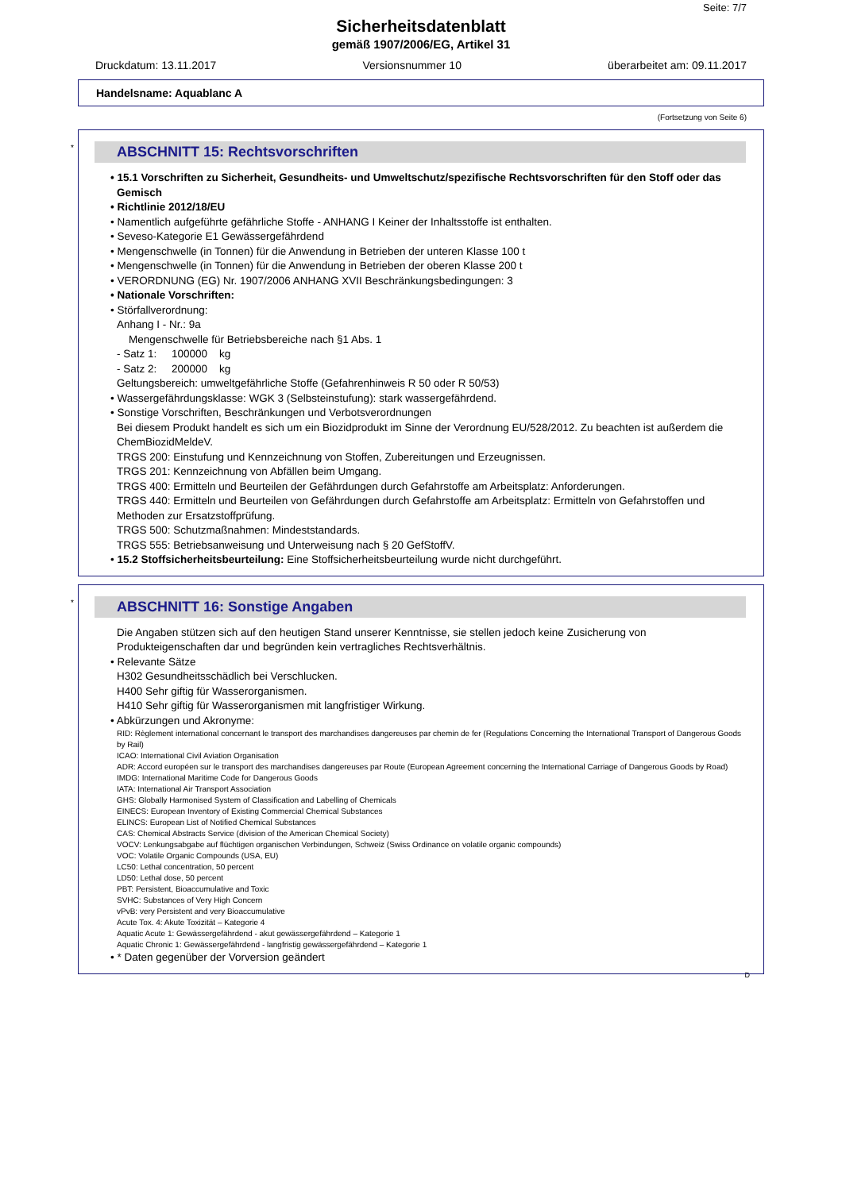Seite: 7/7
Sicherheitsdatenblatt
gemäß 1907/2006/EG, Artikel 31
Druckdatum: 13.11.2017 Versionsnummer 10 überarbeitet am: 09.11.2017
Handelsname: Aquablanc A
(Fortsetzung von Seite 6)
*
ABSCHNITT 15: Rechtsvorschriften
• 15.1 Vorschriften zu Sicherheit, Gesundheits- und Umweltschutz/spezifische Rechtsvorschriften für den Stoff oder das Gemisch
• Richtlinie 2012/18/EU
• Namentlich aufgeführte gefährliche Stoffe - ANHANG I Keiner der Inhaltsstoffe ist enthalten.
• Seveso-Kategorie E1 Gewässergefährdend
• Mengenschwelle (in Tonnen) für die Anwendung in Betrieben der unteren Klasse 100 t
• Mengenschwelle (in Tonnen) für die Anwendung in Betrieben der oberen Klasse 200 t
• VERORDNUNG (EG) Nr. 1907/2006 ANHANG XVII Beschränkungsbedingungen: 3
• Nationale Vorschriften:
• Störfallverordnung:
Anhang I - Nr.: 9a
Mengenschwelle für Betriebsbereiche nach §1 Abs. 1
- Satz 1: 100000 kg
- Satz 2: 200000 kg
Geltungsbereich: umweltgefährliche Stoffe (Gefahrenhinweis R 50 oder R 50/53)
• Wassergefährdungsklasse: WGK 3 (Selbsteinstufung): stark wassergefährdend.
• Sonstige Vorschriften, Beschränkungen und Verbotsverordnungen
Bei diesem Produkt handelt es sich um ein Biozidprodukt im Sinne der Verordnung EU/528/2012. Zu beachten ist außerdem die ChemBiozidMeldeV.
TRGS 200: Einstufung und Kennzeichnung von Stoffen, Zubereitungen und Erzeugnissen.
TRGS 201: Kennzeichnung von Abfällen beim Umgang.
TRGS 400: Ermitteln und Beurteilen der Gefährdungen durch Gefahrstoffe am Arbeitsplatz: Anforderungen.
TRGS 440: Ermitteln und Beurteilen von Gefährdungen durch Gefahrstoffe am Arbeitsplatz: Ermitteln von Gefahrstoffen und Methoden zur Ersatzstoffprüfung.
TRGS 500: Schutzmaßnahmen: Mindeststandards.
TRGS 555: Betriebsanweisung und Unterweisung nach § 20 GefStoffV.
• 15.2 Stoffsicherheitsbeurteilung: Eine Stoffsicherheitsbeurteilung wurde nicht durchgeführt.
*
ABSCHNITT 16: Sonstige Angaben
Die Angaben stützen sich auf den heutigen Stand unserer Kenntnisse, sie stellen jedoch keine Zusicherung von Produkteigenschaften dar und begründen kein vertragliches Rechtsverhältnis.
• Relevante Sätze
H302 Gesundheitsschädlich bei Verschlucken.
H400 Sehr giftig für Wasserorganismen.
H410 Sehr giftig für Wasserorganismen mit langfristiger Wirkung.
• Abkürzungen und Akronyme:
RID: Règlement international concernant le transport des marchandises dangereuses par chemin de fer (Regulations Concerning the International Transport of Dangerous Goods by Rail)
ICAO: International Civil Aviation Organisation
ADR: Accord européen sur le transport des marchandises dangereuses par Route (European Agreement concerning the International Carriage of Dangerous Goods by Road)
IMDG: International Maritime Code for Dangerous Goods
IATA: International Air Transport Association
GHS: Globally Harmonised System of Classification and Labelling of Chemicals
EINECS: European Inventory of Existing Commercial Chemical Substances
ELINCS: European List of Notified Chemical Substances
CAS: Chemical Abstracts Service (division of the American Chemical Society)
VOCV: Lenkungsabgabe auf flüchtigen organischen Verbindungen, Schweiz (Swiss Ordinance on volatile organic compounds)
VOC: Volatile Organic Compounds (USA, EU)
LC50: Lethal concentration, 50 percent
LD50: Lethal dose, 50 percent
PBT: Persistent, Bioaccumulative and Toxic
SVHC: Substances of Very High Concern
vPvB: very Persistent and very Bioaccumulative
Acute Tox. 4: Akute Toxizität – Kategorie 4
Aquatic Acute 1: Gewässergefährdend - akut gewässergefährdend – Kategorie 1
Aquatic Chronic 1: Gewässergefährdend - langfristig gewässergefährdend – Kategorie 1
• * Daten gegenüber der Vorversion geändert
D